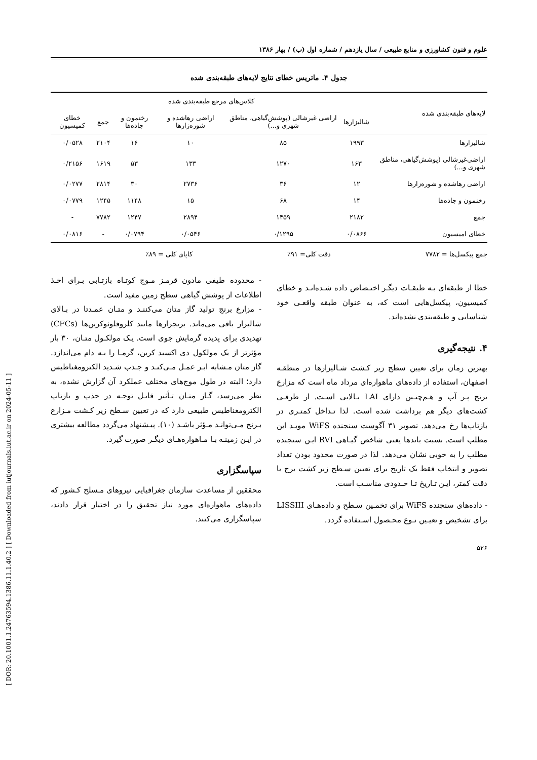[ DOR: 20.1001.1.24763594.1386.11.1.40.2 ] [ Downloaded from iutjournals.iut.ac.ir on 2024-05-11 ]
علوم و فنون کشاورزی و منابع طبیعی / سال یازدهم / شماره اول (ب) / بهار ۱۳۸۶
جدول ۴. ماتریس خطای نتایج لایه‌های طبقه‌بندی شده
| لایه‌های طبقه‌بندی شده | کلاس‌های مرجع طبقه‌بندی شده | | | | | |
| --- | --- | --- | --- | --- | --- | --- |
| | شالیزارها | اراضی غیرشالی (پوشش‌گیاهی، مناطق شهری و...) | اراضی رهاشده و شوره‌زارها | رخنمون و جاده‌ها | جمع | خطای کمیسیون |
| شالیزارها | ۱۹۹۳ | ۸۵ | ۱۰ | ۱۶ | ۲۱۰۴ | ۰/۰۵۲۸ |
| اراضی‌غیرشالی (پوشش‌گیاهی، مناطق شهری و...) | ۱۶۳ | ۱۲۷۰ | ۱۳۳ | ۵۳ | ۱۶۱۹ | ۰/۲۱۵۶ |
| اراضی رهاشده و شوره‌زارها | ۱۲ | ۳۶ | ۲۷۳۶ | ۳۰ | ۲۸۱۴ | ۰/۰۲۷۷ |
| رخنمون و جاده‌ها | ۱۴ | ۶۸ | ۱۵ | ۱۱۴۸ | ۱۲۴۵ | ۰/۰۷۷۹ |
| جمع | ۲۱۸۲ | ۱۴۵۹ | ۲۸۹۴ | ۱۲۴۷ | ۷۷۸۲ | - |
| خطای امیسیون | ۰/۰۸۶۶ | ۰/۱۲۹۵ | ۰/۰۵۴۶ | ۰/۰۷۹۴ | - | ۰/۰۸۱۶ |
جمع پیکسل‌ها = ۷۷۸۲ دقت کلی= ۹۱٪ کاپای کلی = ۸۹٪
خطا از طبقه‌ای بـه طبقـات دیگـر اختـصاص داده شـده‌انـد و خطای کمیسیون، پیکسل‌هایی است که، به عنوان طبقه واقعـی خود شناسایی و طبقه‌بندی نشده‌اند.
۴. نتیجه‌گیری
بهترین زمان برای تعیین سطح زیر کـشت شـالیزارها در منطقـه اصفهان، استفاده از داده‌های ماهواره‌ای مرداد ماه است که مزارع برنج پـر آب و هـم‌چنـین دارای LAI بـالایی اسـت. از طرفـی کشت‌های دیگر هم برداشت شده است. لذا تـداخل کمتـری در بازتاب‌ها رخ می‌دهد. تصویر ۳۱ آگوست سنجنده WiFS مویـد این مطلب است. نسبت باندها یعنی شاخص گیـاهی RVI ایـن سنجنده مطلب را به خوبی نشان می‌دهد. لذا در صورت محدود بودن تعداد تصویر و انتخاب فقط یک تاریخ برای تعیین سـطح زیر کشت برج با دقت کمتر، ایـن تـاریخ تـا حـدودی مناسـب است.
- داده‌های سنجنده WiFS برای تخمـین سـطح و داده‌هـای LISSIII برای تشخیص و تعیـین نـوع محـصول اسـتفاده گردد.
۵۲۶
- محدوده طیفی مادون قرمـز مـوج کوتـاه بازتـابی بـرای اخـذ اطلاعات از پوشش گیاهی سطح زمین مفید است.
- مزارع برنج تولید گاز متان می‌کننـد و متـان عمـدتا در بـالای شالیزار باقی می‌ماند. برنجزارها مانند کلروفلوئوکربن‌ها (CFCs) تهدیدی برای پدیده گرمایش جوی است. یـک مولکـول متـان، ۳۰ بار مؤثرتر از یک مولکول دی اکسید کربن، گرمـا را بـه دام می‌اندازد. گاز متان مـشابه ابـر عمـل مـی‌کنـد و جـذب شـدید الکترومغناطیس دارد؛ البته در طول موج‌های مختلف عملکرد آن گزارش نشده، به نظر می‌رسد، گـاز متـان تـأثیر قابـل توجـه در جذب و بازتاب الکترومغناطیس طبیعی دارد که در تعیین سـطح زیر کـشت مـزارع بـرنج مـی‌توانـد مـؤثر باشـد (۱۰). پیـشنهاد می‌گردد مطالعه بیشتری در ایـن زمینـه بـا مـاهواره‌هـای دیگـر صورت گیرد.
سپاسگزاری
محققین از مساعدت سازمان جغرافیایی نیروهای مـسلح کـشور که داده‌های ماهواره‌ای مورد نیاز تحقیق را در اختیار قرار دادند، سپاسگزاری می‌کنند.